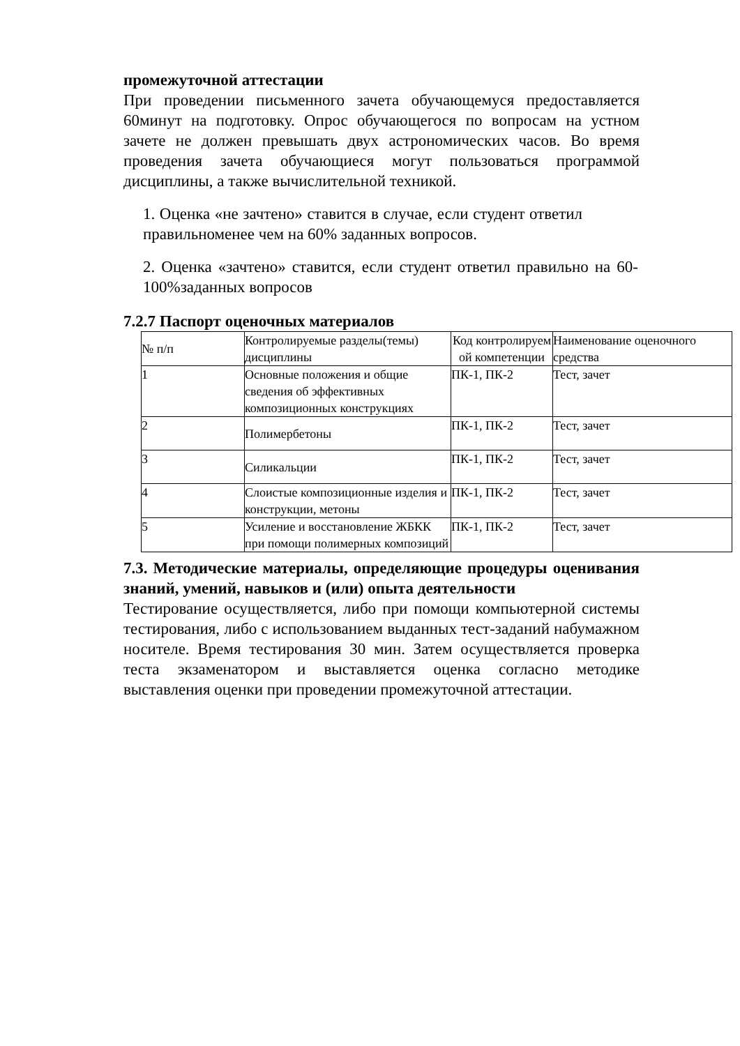промежуточной аттестации
При проведении письменного зачета обучающемуся предоставляется 60минут на подготовку. Опрос обучающегося по вопросам на устном зачете не должен превышать двух астрономических часов. Во время проведения зачета обучающиеся могут пользоваться программой дисциплины, а также вычислительной техникой.
1. Оценка «не зачтено» ставится в случае, если студент ответил правильноменее чем на 60% заданных вопросов.
2. Оценка «зачтено» ставится, если студент ответил правильно на 60-100%заданных вопросов
7.2.7 Паспорт оценочных материалов
| № п/п | Контролируемые разделы(темы) дисциплины | Код контролируем ой компетенции | Наименование оценочного средства |
| 1 | Основные положения и общие сведения об эффективных композиционных конструкциях | ПК-1, ПК-2 | Тест, зачет |
| 2 | Полимербетоны | ПК-1, ПК-2 | Тест, зачет |
| 3 | Силикальции | ПК-1, ПК-2 | Тест, зачет |
| 4 | Слоистые композиционные изделия и конструкции, метоны | ПК-1, ПК-2 | Тест, зачет |
| 5 | Усиление и восстановление ЖБКК при помощи полимерных композиций | ПК-1, ПК-2 | Тест, зачет |
7.3. Методические материалы, определяющие процедуры оценивания знаний, умений, навыков и (или) опыта деятельности
Тестирование осуществляется, либо при помощи компьютерной системы тестирования, либо с использованием выданных тест-заданий набумажном носителе. Время тестирования 30 мин. Затем осуществляется проверка теста экзаменатором и выставляется оценка согласно методике выставления оценки при проведении промежуточной аттестации.